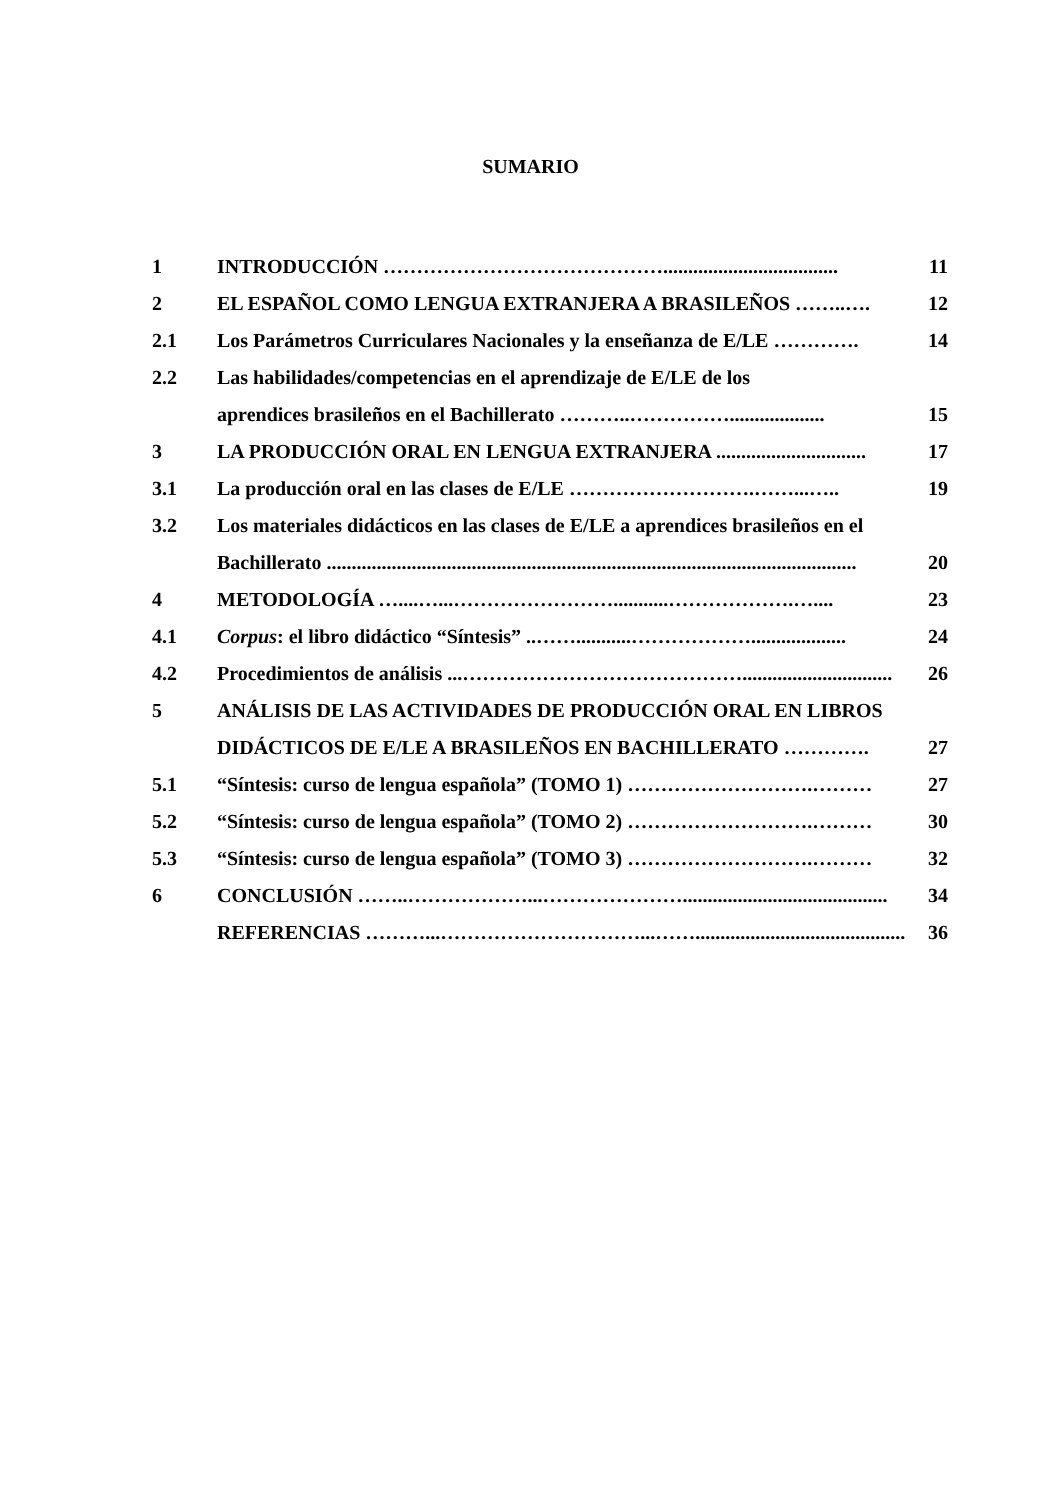SUMARIO
1 INTRODUCCIÓN ……………………………………................................... 11
2 EL ESPAÑOL COMO LENGUA EXTRANJERA A BRASILEÑOS ……..…. 12
2.1 Los Parámetros Curriculares Nacionales y la enseñanza de E/LE …………. 14
2.2 Las habilidades/competencias en el aprendizaje de E/LE de los
aprendices brasileños en el Bachillerato ………..……………................... 15
3 LA PRODUCCIÓN ORAL EN LENGUA EXTRANJERA .............................. 17
3.1 La producción oral en las clases de E/LE ……………………….……...….. 19
3.2 Los materiales didácticos en las clases de E/LE a aprendices brasileños en el
Bachillerato .......................................................................................................... 20
4 METODOLOGÍA …....…...……………………...........……………….….... 23
4.1 Corpus: el libro didáctico “Síntesis” ..……...........………………................... 24
4.2 Procedimientos de análisis ...…………………………………….............................. 26
5 ANÁLISIS DE LAS ACTIVIDADES DE PRODUCCIÓN ORAL EN LIBROS
DIDÁCTICOS DE E/LE A BRASILEÑOS EN BACHILLERATO …………. 27
5.1 “Síntesis: curso de lengua española” (TOMO 1) ……………………….……… 27
5.2 “Síntesis: curso de lengua española” (TOMO 2) ……………………….……… 30
5.3 “Síntesis: curso de lengua española” (TOMO 3) ……………………….……… 32
6 CONCLUSIÓN ……..………………...…………………......................................... 34
REFERENCIAS ………...…………………………...…….......................................... 36